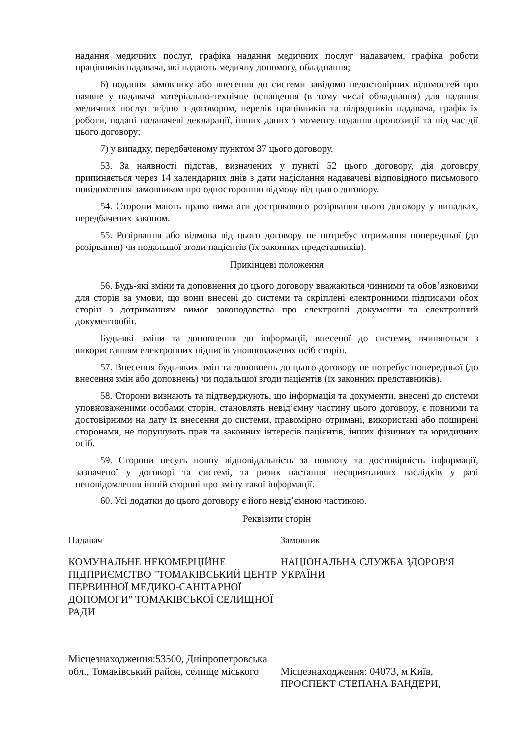надання медичних послуг, графіка надання медичних послуг надавачем, графіка роботи працівників надавача, які надають медичну допомогу, обладнання;
6) подання замовнику або внесення до системи завідомо недостовірних відомостей про наявне у надавача матеріально-технічне оснащення (в тому числі обладнання) для надання медичних послуг згідно з договором, перелік працівників та підрядників надавача, графік їх роботи, подані надавачеві декларації, інших даних з моменту подання пропозиції та під час дії цього договору;
7) у випадку, передбаченому пунктом 37 цього договору.
53. За наявності підстав, визначених у пункті 52 цього договору, дія договору припиняється через 14 календарних днів з дати надіслання надавачеві відповідного письмового повідомлення замовником про односторонню відмову від цього договору.
54. Сторони мають право вимагати дострокового розірвання цього договору у випадках, передбачених законом.
55. Розірвання або відмова від цього договору не потребує отримання попередньої (до розірвання) чи подальшої згоди пацієнтів (їх законних представників).
Прикінцеві положення
56. Будь-які зміни та доповнення до цього договору вважаються чинними та обов’язковими для сторін за умови, що вони внесені до системи та скріплені електронними підписами обох сторін з дотриманням вимог законодавства про електронні документи та електронний документообіг.
Будь-які зміни та доповнення до інформації, внесеної до системи, вчиняються з використанням електронних підписів уповноважених осіб сторін.
57. Внесення будь-яких змін та доповнень до цього договору не потребує попередньої (до внесення змін або доповнень) чи подальшої згоди пацієнтів (їх законних представників).
58. Сторони визнають та підтверджують, що інформація та документи, внесені до системи уповноваженими особами сторін, становлять невід’ємну частину цього договору, є повними та достовірними на дату їх внесення до системи, правомірно отримані, використані або поширені сторонами, не порушують прав та законних інтересів пацієнтів, інших фізичних та юридичних осіб.
59. Сторони несуть повну відповідальність за повноту та достовірність інформації, зазначеної у договорі та системі, та ризик настання несприятливих наслідків у разі неповідомлення іншій стороні про зміну такої інформації.
60. Усі додатки до цього договору є його невід’ємною частиною.
Реквізити сторін
Надавач
КОМУНАЛЬНЕ НЕКОМЕРЦІЙНЕ ПІДПРИЄМСТВО "ТОМАКІВСЬКИЙ ЦЕНТР ПЕРВИННОЇ МЕДИКО-САНІТАРНОЇ ДОПОМОГИ" ТОМАКІВСЬКОЇ СЕЛИЩНОЇ РАДИ
Місцезнаходження:53500, Дніпропетровська обл., Томаківський район, селище міського
Замовник
НАЦІОНАЛЬНА СЛУЖБА ЗДОРОВ'Я УКРАЇНИ
Місцезнаходження: 04073, м.Київ, ПРОСПЕКТ СТЕПАНА БАНДЕРИ,